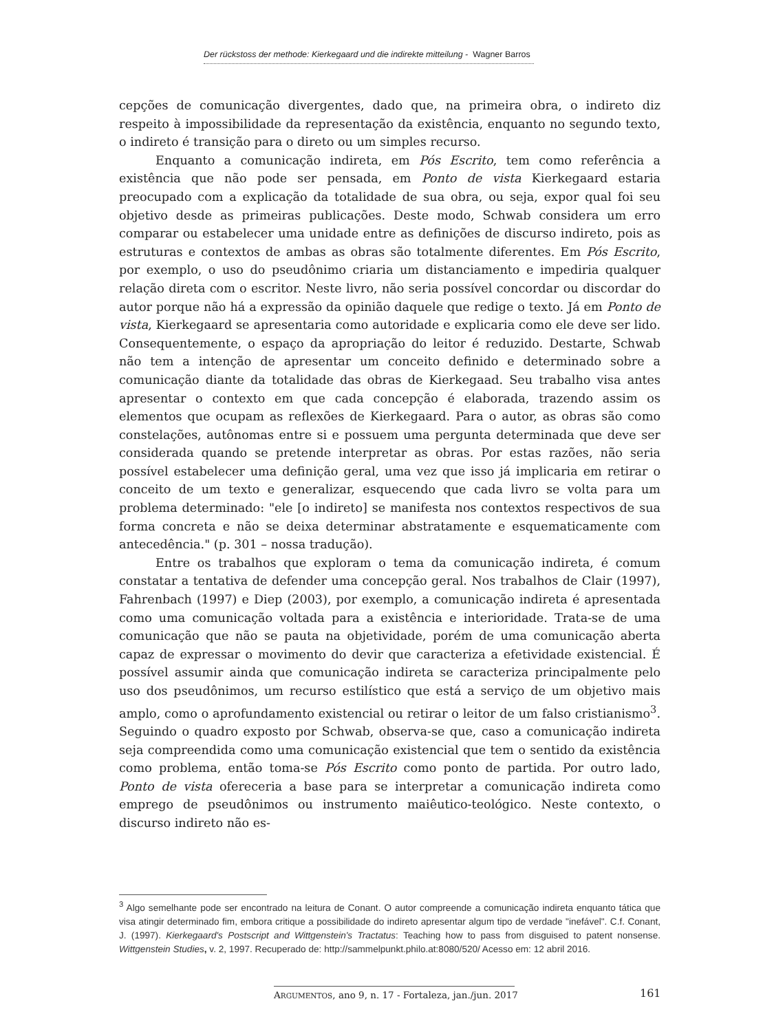Der rückstoss der methode: Kierkegaard und die indirekte mitteilung - Wagner Barros
cepções de comunicação divergentes, dado que, na primeira obra, o indireto diz respeito à impossibilidade da representação da existência, enquanto no segundo texto, o indireto é transição para o direto ou um simples recurso.
Enquanto a comunicação indireta, em Pós Escrito, tem como referência a existência que não pode ser pensada, em Ponto de vista Kierkegaard estaria preocupado com a explicação da totalidade de sua obra, ou seja, expor qual foi seu objetivo desde as primeiras publicações. Deste modo, Schwab considera um erro comparar ou estabelecer uma unidade entre as definições de discurso indireto, pois as estruturas e contextos de ambas as obras são totalmente diferentes. Em Pós Escrito, por exemplo, o uso do pseudônimo criaria um distanciamento e impediria qualquer relação direta com o escritor. Neste livro, não seria possível concordar ou discordar do autor porque não há a expressão da opinião daquele que redige o texto. Já em Ponto de vista, Kierkegaard se apresentaria como autoridade e explicaria como ele deve ser lido. Consequentemente, o espaço da apropriação do leitor é reduzido. Destarte, Schwab não tem a intenção de apresentar um conceito definido e determinado sobre a comunicação diante da totalidade das obras de Kierkegaad. Seu trabalho visa antes apresentar o contexto em que cada concepção é elaborada, trazendo assim os elementos que ocupam as reflexões de Kierkegaard. Para o autor, as obras são como constelações, autônomas entre si e possuem uma pergunta determinada que deve ser considerada quando se pretende interpretar as obras. Por estas razões, não seria possível estabelecer uma definição geral, uma vez que isso já implicaria em retirar o conceito de um texto e generalizar, esquecendo que cada livro se volta para um problema determinado: "ele [o indireto] se manifesta nos contextos respectivos de sua forma concreta e não se deixa determinar abstratamente e esquematicamente com antecedência." (p. 301 – nossa tradução).
Entre os trabalhos que exploram o tema da comunicação indireta, é comum constatar a tentativa de defender uma concepção geral. Nos trabalhos de Clair (1997), Fahrenbach (1997) e Diep (2003), por exemplo, a comunicação indireta é apresentada como uma comunicação voltada para a existência e interioridade. Trata-se de uma comunicação que não se pauta na objetividade, porém de uma comunicação aberta capaz de expressar o movimento do devir que caracteriza a efetividade existencial. É possível assumir ainda que comunicação indireta se caracteriza principalmente pelo uso dos pseudônimos, um recurso estilístico que está a serviço de um objetivo mais amplo, como o aprofundamento existencial ou retirar o leitor de um falso cristianismo<sup>3</sup>. Seguindo o quadro exposto por Schwab, observa-se que, caso a comunicação indireta seja compreendida como uma comunicação existencial que tem o sentido da existência como problema, então toma-se Pós Escrito como ponto de partida. Por outro lado, Ponto de vista ofereceria a base para se interpretar a comunicação indireta como emprego de pseudônimos ou instrumento maiêutico-teológico. Neste contexto, o discurso indireto não es-
<sup>3</sup> Algo semelhante pode ser encontrado na leitura de Conant. O autor compreende a comunicação indireta enquanto tática que visa atingir determinado fim, embora critique a possibilidade do indireto apresentar algum tipo de verdade "inefável". C.f. Conant, J. (1997). Kierkegaard's Postscript and Wittgenstein's Tractatus: Teaching how to pass from disguised to patent nonsense. Wittgenstein Studies, v. 2, 1997. Recuperado de: http://sammelpunkt.philo.at:8080/520/ Acesso em: 12 abril 2016.
ARGUMENTOS, ano 9, n. 17 - Fortaleza, jan./jun. 2017
161